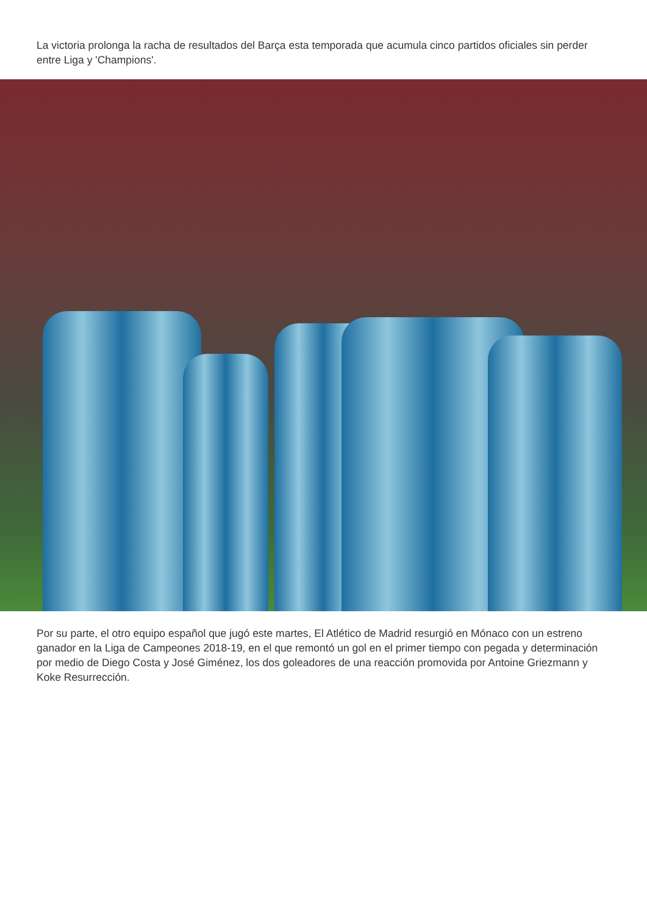La victoria prolonga la racha de resultados del Barça esta temporada que acumula cinco partidos oficiales sin perder entre Liga y 'Champions'.
Por su parte, el otro equipo español que jugó este martes, El Atlético de Madrid resurgió en Mónaco con un estreno ganador en la Liga de Campeones 2018-19, en el que remontó un gol en el primer tiempo con pegada y determinación por medio de Diego Costa y José Giménez, los dos goleadores de una reacción promovida por Antoine Griezmann y Koke Resurrección.